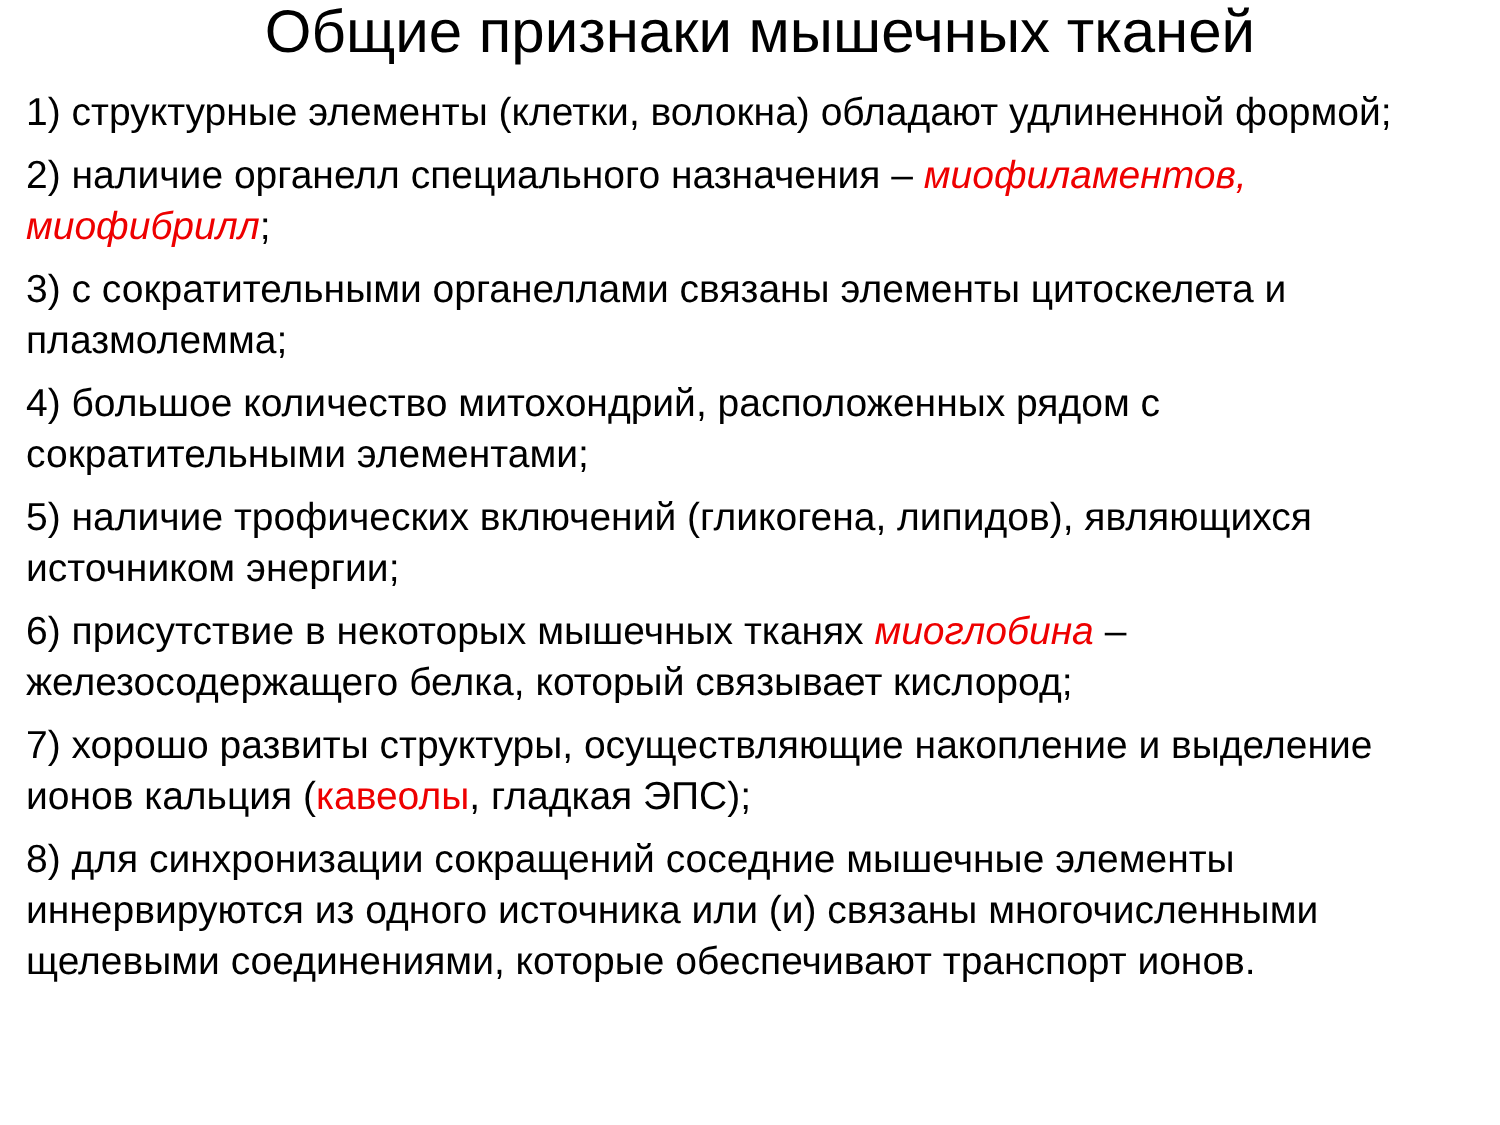Общие признаки мышечных тканей
1) структурные элементы (клетки, волокна) обладают удлиненной формой;
2) наличие органелл специального назначения – миофиламентов, миофибрилл;
3) с сократительными органеллами связаны элементы цитоскелета и плазмолемма;
4) большое количество митохондрий, расположенных рядом с сократительными элементами;
5) наличие трофических включений (гликогена, липидов), являющихся источником энергии;
6) присутствие в некоторых мышечных тканях миоглобина – железосодержащего белка, который связывает кислород;
7) хорошо развиты структуры, осуществляющие накопление и выделение ионов кальция (кавеолы, гладкая ЭПС);
8) для синхронизации сокращений соседние мышечные элементы иннервируются из одного источника или (и) связаны многочисленными щелевыми соединениями, которые обеспечивают транспорт ионов.